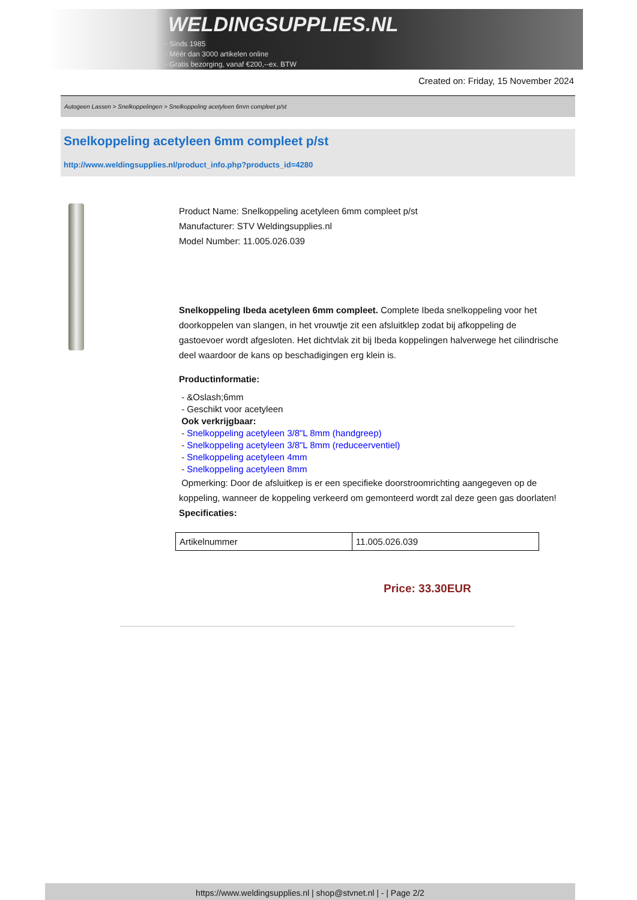WELDINGSUPPLIES.NL
- Sinds 1985
- Méér dan 3000 artikelen online
- Gratis bezorging, vanaf €200,--ex. BTW
Created on: Friday, 15 November 2024
Autogeen Lassen > Snelkoppelingen > Snelkoppeling acetyleen 6mm compleet p/st
Snelkoppeling acetyleen 6mm compleet p/st
http://www.weldingsupplies.nl/product_info.php?products_id=4280
Product Name: Snelkoppeling acetyleen 6mm compleet p/st
Manufacturer: STV Weldingsupplies.nl
Model Number: 11.005.026.039
Snelkoppeling Ibeda acetyleen 6mm compleet. Complete Ibeda snelkoppeling voor het doorkoppelen van slangen, in het vrouwtje zit een afsluitklep zodat bij afkoppeling de gastoevoer wordt afgesloten. Het dichtvlak zit bij Ibeda koppelingen halverwege het cilindrische deel waardoor de kans op beschadigingen erg klein is.
Productinformatie:
- &Oslash;6mm
- Geschikt voor acetyleen
Ook verkrijgbaar:
- Snelkoppeling acetyleen 3/8"L 8mm (handgreep)
- Snelkoppeling acetyleen 3/8"L 8mm (reduceerventiel)
- Snelkoppeling acetyleen 4mm
- Snelkoppeling acetyleen 8mm
Opmerking: Door de afsluitkep is er een specifieke doorstroomrichting aangegeven op de koppeling, wanneer de koppeling verkeerd om gemonteerd wordt zal deze geen gas doorlaten! Specificaties:
| Artikelnummer | 11.005.026.039 |
Price: 33.30EUR
https://www.weldingsupplies.nl | shop@stvnet.nl | - | Page 2/2